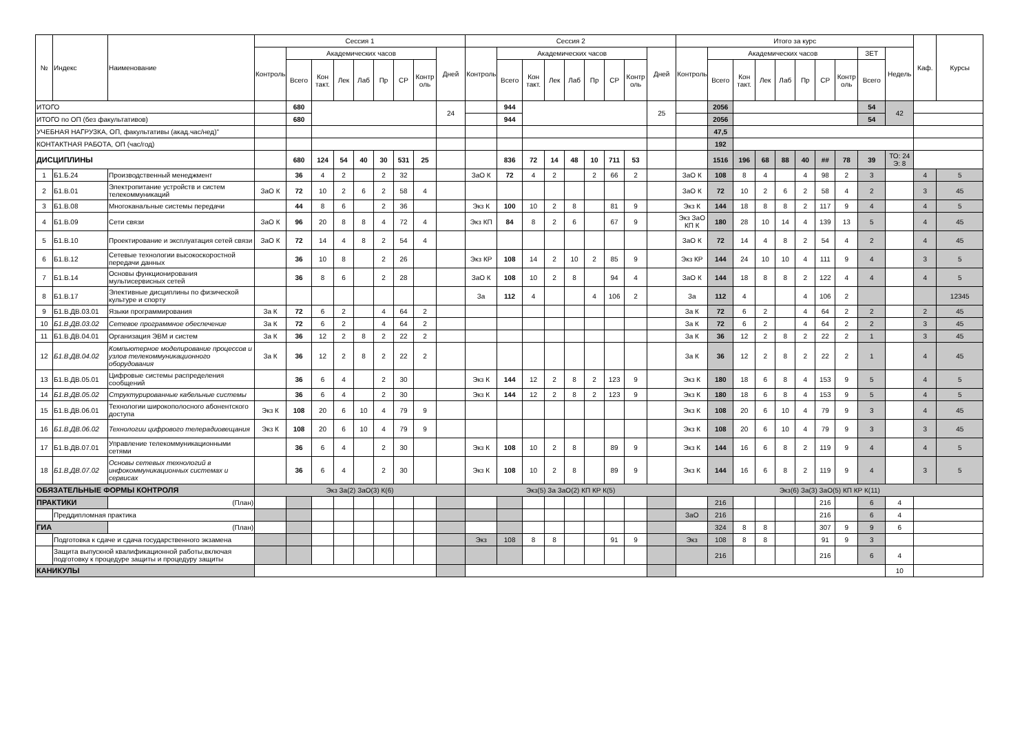| № | Индекс | Наименование | Сессия 1 | | | | | | | | | Сессия 2 | | | | | | | | | Итого за курс | | | | | | | | | | Каф. | Курсы |
| --- | --- | --- | --- | --- | --- | --- | --- | --- | --- | --- | --- | --- | --- | --- | --- | --- | --- | --- | --- | --- | --- | --- | --- | --- | --- | --- | --- | --- | --- | --- | --- | --- |
| | | | Контроль | Академических часов | | | | | | | Дней | Контроль | Академических часов | | | | | | | Дней | Контроль | Академических часов | | | | | | | ЗЕТ | Недель | | |
| | | | | Всего | Кон такт. | Лек | Лаб | Пр | СР | Контр оль | | | Всего | Кон такт. | Лек | Лаб | Пр | СР | Контр оль | | | Всего | Кон такт. | Лек | Лаб | Пр | СР | Контр оль | Всего | | | |
| ИТОГО | | | | 680 | | | | | | | 24 | | 944 | | | | | | | 25 | | 2056 | | | | | | | 54 | 42 | | |
| ИТОГО по ОП (без факультативов) | | | | 680 | | | | | | | | | 944 | | | | | | | | | 2056 | | | | | | | 54 | | | |
| УЧЕБНАЯ НАГРУЗКА, ОП, факультативы (акад.час/нед)" | | | | | | | | | | | | | | | | | | | | | | 47,5 | | | | | | | | | | |
| КОНТАКТНАЯ РАБОТА, ОП (час/год) | | | | | | | | | | | | | | | | | | | | | | 192 | | | | | | | | | | |
| ДИСЦИПЛИНЫ | | | | 680 | 124 | 54 | 40 | 30 | 531 | 25 | | | 836 | 72 | 14 | 48 | 10 | 711 | 53 | | | 1516 | 196 | 68 | 88 | 40 | ## | 78 | 39 | ТО: 24 Э: 8 | | |
| 1 | Б1.Б.24 | Производственный менеджмент | | 36 | 4 | 2 | | 2 | 32 | | | ЗаО К | 72 | 4 | 2 | | 2 | 66 | 2 | | ЗаО К | 108 | 8 | 4 | | 4 | 98 | 2 | 3 | | 4 | 5 |
| 2 | Б1.В.01 | Электропитание устройств и систем телекоммуникаций | ЗаО К | 72 | 10 | 2 | 6 | 2 | 58 | 4 | | | | | | | | | | | ЗаО К | 72 | 10 | 2 | 6 | 2 | 58 | 4 | 2 | | 3 | 45 |
| 3 | Б1.В.08 | Многоканальные системы передачи | | 44 | 8 | 6 | | 2 | 36 | | | Экз К | 100 | 10 | 2 | 8 | | 81 | 9 | | Экз К | 144 | 18 | 8 | 8 | 2 | 117 | 9 | 4 | | 4 | 5 |
| 4 | Б1.В.09 | Сети связи | ЗаО К | 96 | 20 | 8 | 8 | 4 | 72 | 4 | | Экз КП | 84 | 8 | 2 | 6 | | 67 | 9 | | Экз ЗаО КП К | 180 | 28 | 10 | 14 | 4 | 139 | 13 | 5 | | 4 | 45 |
| 5 | Б1.В.10 | Проектирование и эксплуатация сетей связи | ЗаО К | 72 | 14 | 4 | 8 | 2 | 54 | 4 | | | | | | | | | | | ЗаО К | 72 | 14 | 4 | 8 | 2 | 54 | 4 | 2 | | 4 | 45 |
| 6 | Б1.В.12 | Сетевые технологии высокоскоростной передачи данных | | 36 | 10 | 8 | | 2 | 26 | | | Экз КР | 108 | 14 | 2 | 10 | 2 | 85 | 9 | | Экз КР | 144 | 24 | 10 | 10 | 4 | 111 | 9 | 4 | | 3 | 5 |
| 7 | Б1.В.14 | Основы функционирования мультисервисных сетей | | 36 | 8 | 6 | | 2 | 28 | | | ЗаО К | 108 | 10 | 2 | 8 | | 94 | 4 | | ЗаО К | 144 | 18 | 8 | 8 | 2 | 122 | 4 | 4 | | 4 | 5 |
| 8 | Б1.В.17 | Элективные дисциплины по физической культуре и спорту | | | | | | | | | | За | 112 | 4 | | | 4 | 106 | 2 | | За | 112 | 4 | | | 4 | 106 | 2 | | | | 12345 |
| 9 | Б1.В.ДВ.03.01 | Языки программирования | За К | 72 | 6 | 2 | | 4 | 64 | 2 | | | | | | | | | | | За К | 72 | 6 | 2 | | 4 | 64 | 2 | 2 | | 2 | 45 |
| 10 | Б1.В.ДВ.03.02 | Сетевое программное обеспечение | За К | 72 | 6 | 2 | | 4 | 64 | 2 | | | | | | | | | | | За К | 72 | 6 | 2 | | 4 | 64 | 2 | 2 | | 3 | 45 |
| 11 | Б1.В.ДВ.04.01 | Организация ЭВМ и систем | За К | 36 | 12 | 2 | 8 | 2 | 22 | 2 | | | | | | | | | | | За К | 36 | 12 | 2 | 8 | 2 | 22 | 2 | 1 | | 3 | 45 |
| 12 | Б1.В.ДВ.04.02 | Компьютерное моделирование процессов и узлов телекоммуникационного оборудования | За К | 36 | 12 | 2 | 8 | 2 | 22 | 2 | | | | | | | | | | | За К | 36 | 12 | 2 | 8 | 2 | 22 | 2 | 1 | | 4 | 45 |
| 13 | Б1.В.ДВ.05.01 | Цифровые системы распределения сообщений | | 36 | 6 | 4 | | 2 | 30 | | | Экз К | 144 | 12 | 2 | 8 | 2 | 123 | 9 | | Экз К | 180 | 18 | 6 | 8 | 4 | 153 | 9 | 5 | | 4 | 5 |
| 14 | Б1.В.ДВ.05.02 | Структурированные кабельные системы | | 36 | 6 | 4 | | 2 | 30 | | | Экз К | 144 | 12 | 2 | 8 | 2 | 123 | 9 | | Экз К | 180 | 18 | 6 | 8 | 4 | 153 | 9 | 5 | | 4 | 5 |
| 15 | Б1.В.ДВ.06.01 | Технологии широкополосного абонентского доступа | Экз К | 108 | 20 | 6 | 10 | 4 | 79 | 9 | | | | | | | | | | | Экз К | 108 | 20 | 6 | 10 | 4 | 79 | 9 | 3 | | 4 | 45 |
| 16 | Б1.В.ДВ.06.02 | Технологии цифрового телерадиовещания | Экз К | 108 | 20 | 6 | 10 | 4 | 79 | 9 | | | | | | | | | | | Экз К | 108 | 20 | 6 | 10 | 4 | 79 | 9 | 3 | | 3 | 45 |
| 17 | Б1.В.ДВ.07.01 | Управление телекоммуникационными сетями | | 36 | 6 | 4 | | 2 | 30 | | | Экз К | 108 | 10 | 2 | 8 | | 89 | 9 | | Экз К | 144 | 16 | 6 | 8 | 2 | 119 | 9 | 4 | | 4 | 5 |
| 18 | Б1.В.ДВ.07.02 | Основы сетевых технологий в инфокоммуникационных системах и сервисах | | 36 | 6 | 4 | | 2 | 30 | | | Экз К | 108 | 10 | 2 | 8 | | 89 | 9 | | Экз К | 144 | 16 | 6 | 8 | 2 | 119 | 9 | 4 | | 3 | 5 |
| ОБЯЗАТЕЛЬНЫЕ ФОРМЫ КОНТРОЛЯ | | | Экз За(2) ЗаО(3) К(6) | | | | | | | | | Экз(5) За ЗаО(2) КП КР К(5) | | | | | | | | | Экз(6) За(3) ЗаО(5) КП КР К(11) | | | | | | | | | | | |
| ПРАКТИКИ | | (План) | | | | | | | | | | | | | | | | | | | | 216 | | | | | 216 | | 6 | 4 | | |
| | Преддипломная практика | | | | | | | | | | | | | | | | | | | | ЗаО | 216 | | | | | 216 | | 6 | 4 | | |
| ГИА | | (План) | | | | | | | | | | | | | | | | | | | | 324 | 8 | 8 | | | 307 | 9 | 9 | 6 | | |
| | Подготовка к сдаче и сдача государственного экзамена | | | | | | | | | | | Экз | 108 | 8 | 8 | | | 91 | 9 | | Экз | 108 | 8 | 8 | | | 91 | 9 | 3 | | | |
| | Защита выпускной квалификационной работы,включая подготовку к процедуре защиты и процедуру защиты | | | | | | | | | | | | | | | | | | | | | 216 | | | | | 216 | | 6 | 4 | | |
| КАНИКУЛЫ | | | | | | | | | | | | | | | | | | | | | | | | | | | | | | 10 | | |